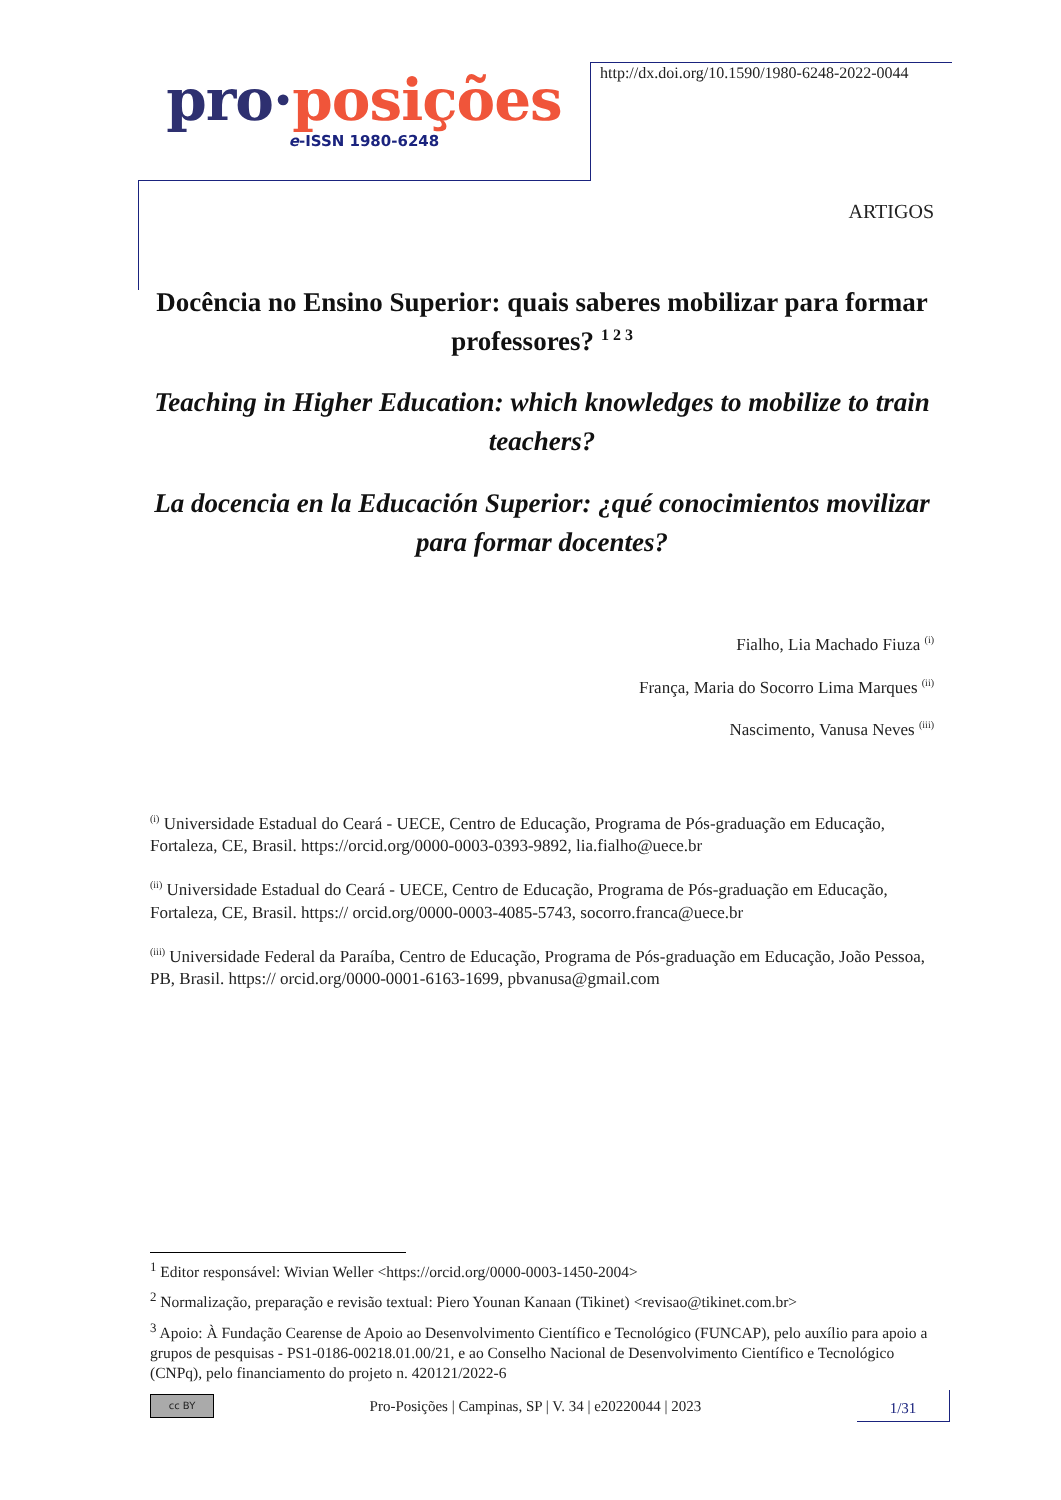pro·posições
e-ISSN 1980-6248
http://dx.doi.org/10.1590/1980-6248-2022-0044
ARTIGOS
Docência no Ensino Superior: quais saberes mobilizar para formar professores? <sup>1 2 3</sup>
Teaching in Higher Education: which knowledges to mobilize to train teachers?
La docencia en la Educación Superior: ¿qué conocimientos movilizar para formar docentes?
Fialho, Lia Machado Fiuza <sup>(i)</sup>
França, Maria do Socorro Lima Marques <sup>(ii)</sup>
Nascimento, Vanusa Neves <sup>(iii)</sup>
<sup>(i)</sup> Universidade Estadual do Ceará - UECE, Centro de Educação, Programa de Pós-graduação em Educação, Fortaleza, CE, Brasil. https://orcid.org/0000-0003-0393-9892, lia.fialho@uece.br
<sup>(ii)</sup> Universidade Estadual do Ceará - UECE, Centro de Educação, Programa de Pós-graduação em Educação, Fortaleza, CE, Brasil. https:// orcid.org/0000-0003-4085-5743, socorro.franca@uece.br
<sup>(iii)</sup> Universidade Federal da Paraíba, Centro de Educação, Programa de Pós-graduação em Educação, João Pessoa, PB, Brasil. https:// orcid.org/0000-0001-6163-1699, pbvanusa@gmail.com
<sup>1</sup> Editor responsável: Wivian Weller <https://orcid.org/0000-0003-1450-2004>
<sup>2</sup> Normalização, preparação e revisão textual: Piero Younan Kanaan (Tikinet) <revisao@tikinet.com.br>
<sup>3</sup> Apoio: À Fundação Cearense de Apoio ao Desenvolvimento Científico e Tecnológico (FUNCAP), pelo auxílio para apoio a grupos de pesquisas - PS1-0186-00218.01.00/21, e ao Conselho Nacional de Desenvolvimento Científico e Tecnológico (CNPq), pelo financiamento do projeto n. 420121/2022-6
cc BY
Pro-Posições | Campinas, SP | V. 34 | e20220044 | 2023
1/31